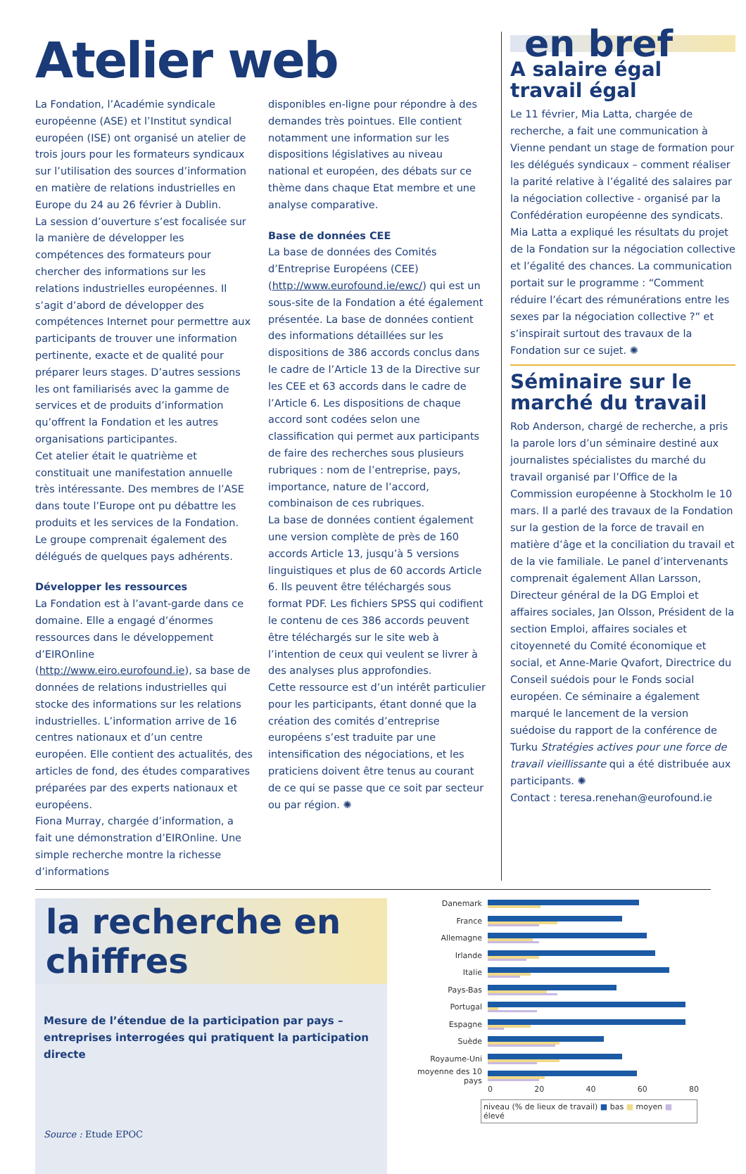Atelier web
La Fondation, l’Académie syndicale européenne (ASE) et l’Institut syndical européen (ISE) ont organisé un atelier de trois jours pour les formateurs syndicaux sur l’utilisation des sources d’information en matière de relations industrielles en Europe du 24 au 26 février à Dublin.
La session d’ouverture s’est focalisée sur la manière de développer les compétences des formateurs pour chercher des informations sur les relations industrielles européennes. Il s’agit d’abord de développer des compétences Internet pour permettre aux participants de trouver une information pertinente, exacte et de qualité pour préparer leurs stages. D’autres sessions les ont familiarisés avec la gamme de services et de produits d’information qu’offrent la Fondation et les autres organisations participantes.
Cet atelier était le quatrième et constituait une manifestation annuelle très intéressante. Des membres de l’ASE dans toute l’Europe ont pu débattre les produits et les services de la Fondation. Le groupe comprenait également des délégués de quelques pays adhérents.
Développer les ressources
La Fondation est à l’avant-garde dans ce domaine. Elle a engagé d’énormes ressources dans le développement d’EIROnline (http://www.eiro.eurofound.ie), sa base de données de relations industrielles qui stocke des informations sur les relations industrielles. L’information arrive de 16 centres nationaux et d’un centre européen. Elle contient des actualités, des articles de fond, des études comparatives préparées par des experts nationaux et européens.
Fiona Murray, chargée d’information, a fait une démonstration d’EIROnline. Une simple recherche montre la richesse d’informations
disponibles en-ligne pour répondre à des demandes très pointues. Elle contient notamment une information sur les dispositions législatives au niveau national et européen, des débats sur ce thème dans chaque Etat membre et une analyse comparative.
Base de données CEE
La base de données des Comités d’Entreprise Européens (CEE) (http://www.eurofound.ie/ewc/) qui est un sous-site de la Fondation a été également présentée. La base de données contient des informations détaillées sur les dispositions de 386 accords conclus dans le cadre de l’Article 13 de la Directive sur les CEE et 63 accords dans le cadre de l’Article 6. Les dispositions de chaque accord sont codées selon une classification qui permet aux participants de faire des recherches sous plusieurs rubriques : nom de l’entreprise, pays, importance, nature de l’accord, combinaison de ces rubriques.
La base de données contient également une version complète de près de 160 accords Article 13, jusqu’à 5 versions linguistiques et plus de 60 accords Article 6. Ils peuvent être téléchargés sous format PDF. Les fichiers SPSS qui codifient le contenu de ces 386 accords peuvent être téléchargés sur le site web à l’intention de ceux qui veulent se livrer à des analyses plus approfondies.
Cette ressource est d’un intérêt particulier pour les participants, étant donné que la création des comités d’entreprise européens s’est traduite par une intensification des négociations, et les praticiens doivent être tenus au courant de ce qui se passe que ce soit par secteur ou par région. ✺
en bref
A salaire égal travail égal
Le 11 février, Mia Latta, chargée de recherche, a fait une communication à Vienne pendant un stage de formation pour les délégués syndicaux – comment réaliser la parité relative à l’égalité des salaires par la négociation collective - organisé par la Confédération européenne des syndicats. Mia Latta a expliqué les résultats du projet de la Fondation sur la négociation collective et l’égalité des chances. La communication portait sur le programme : “Comment réduire l’écart des rémunérations entre les sexes par la négociation collective ?” et s’inspirait surtout des travaux de la Fondation sur ce sujet. ✺
Séminaire sur le marché du travail
Rob Anderson, chargé de recherche, a pris la parole lors d’un séminaire destiné aux journalistes spécialistes du marché du travail organisé par l’Office de la Commission européenne à Stockholm le 10 mars. Il a parlé des travaux de la Fondation sur la gestion de la force de travail en matière d’âge et la conciliation du travail et de la vie familiale. Le panel d’intervenants comprenait également Allan Larsson, Directeur général de la DG Emploi et affaires sociales, Jan Olsson, Président de la section Emploi, affaires sociales et citoyenneté du Comité économique et social, et Anne-Marie Qvafort, Directrice du Conseil suédois pour le Fonds social européen. Ce séminaire a également marqué le lancement de la version suédoise du rapport de la conférence de Turku Stratégies actives pour une force de travail vieillissante qui a été distribuée aux participants. ✺
Contact : teresa.renehan@eurofound.ie
la recherche en chiffres
Mesure de l’étendue de la participation par pays – entreprises interrogées qui pratiquent la participation directe
Source : Etude EPOC
Danemark
France
Allemagne
Irlande
Italie
Pays-Bas
Portugal
Espagne
Suède
Royaume-Uni
moyenne des 10 pays
0 20 40 60 80
niveau (% de lieux de travail) ■ bas ■ moyen ■ élevé